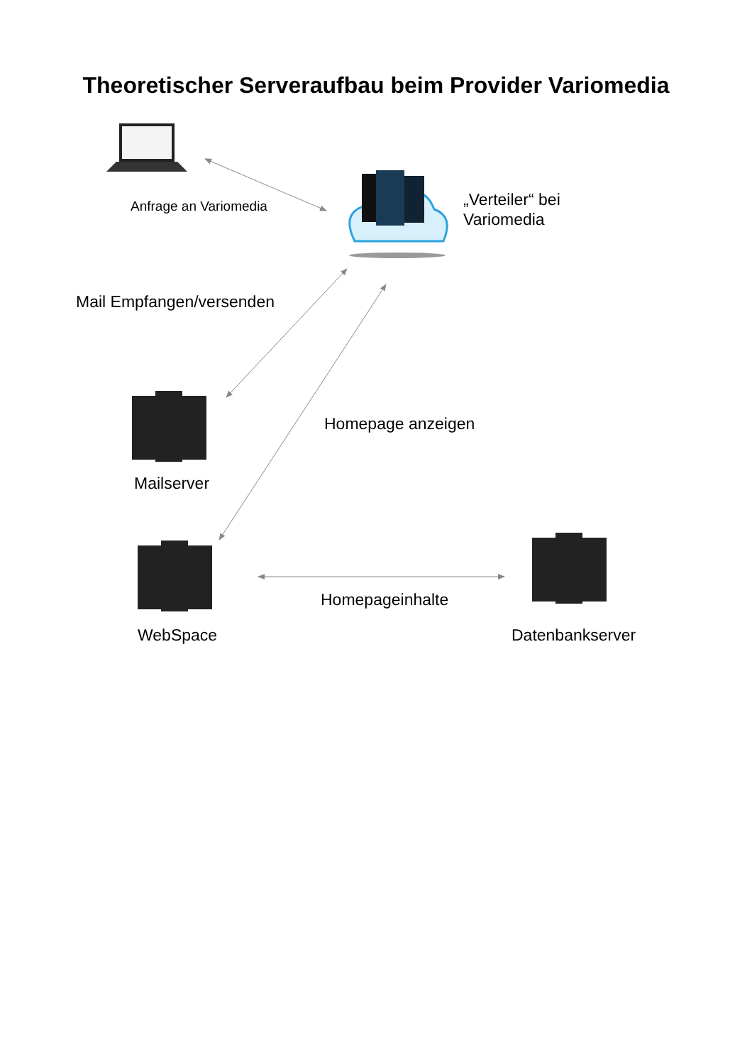Theoretischer Serveraufbau beim Provider Variomedia
Anfrage an Variomedia
„Verteiler“ bei
Variomedia
Mail Empfangen/versenden
Homepage anzeigen
Mailserver
Homepageinhalte
WebSpace Datenbankserver